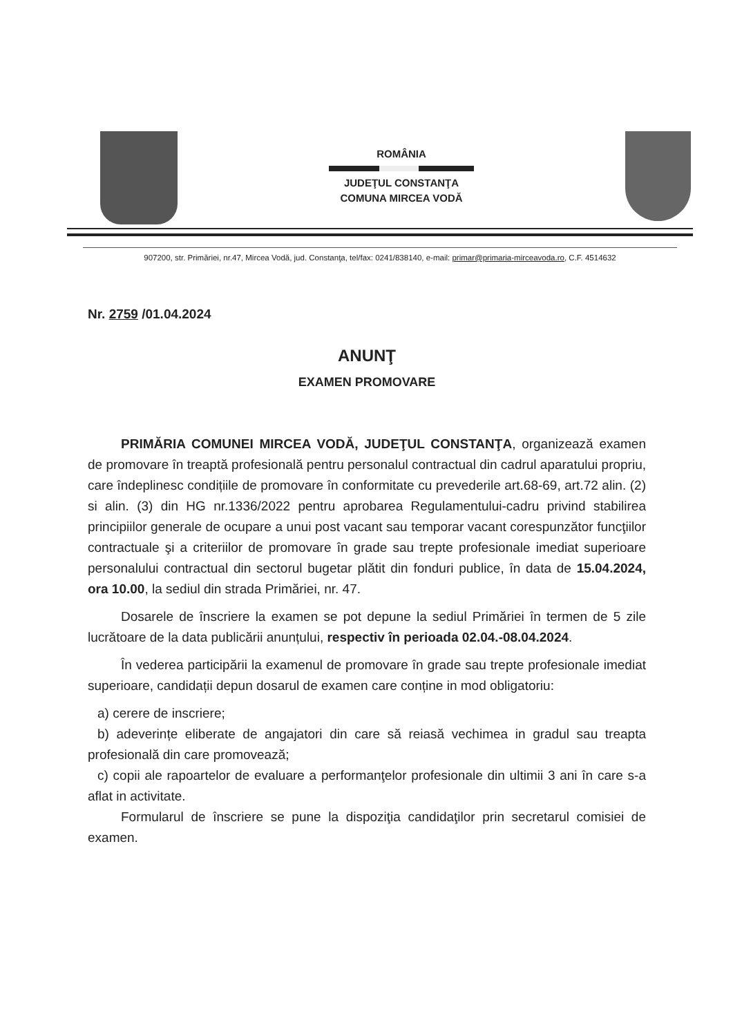ROMÂNIA
JUDEŢUL CONSTANŢA
COMUNA MIRCEA VODĂ
907200, str. Primăriei, nr.47, Mircea Vodă, jud. Constanţa, tel/fax: 0241/838140, e-mail: primar@primaria-mirceavoda.ro, C.F. 4514632
Nr. 2759 /01.04.2024
ANUNŢ
EXAMEN PROMOVARE
PRIMĂRIA COMUNEI MIRCEA VODĂ, JUDEŢUL CONSTANŢA, organizează examen de promovare în treaptă profesională pentru personalul contractual din cadrul aparatului propriu, care îndeplinesc condițiile de promovare în conformitate cu prevederile art.68-69, art.72 alin. (2) si alin. (3) din HG nr.1336/2022 pentru aprobarea Regulamentului-cadru privind stabilirea principiilor generale de ocupare a unui post vacant sau temporar vacant corespunzător funcţiilor contractuale şi a criteriilor de promovare în grade sau trepte profesionale imediat superioare personalului contractual din sectorul bugetar plătit din fonduri publice, în data de 15.04.2024, ora 10.00, la sediul din strada Primăriei, nr. 47.
Dosarele de înscriere la examen se pot depune la sediul Primăriei în termen de 5 zile lucrătoare de la data publicării anunțului, respectiv în perioada 02.04.-08.04.2024.
În vederea participării la examenul de promovare în grade sau trepte profesionale imediat superioare, candidații depun dosarul de examen care conține in mod obligatoriu:
a) cerere de inscriere;
b) adeverințe eliberate de angajatori din care să reiasă vechimea in gradul sau treapta profesională din care promovează;
c) copii ale rapoartelor de evaluare a performanţelor profesionale din ultimii 3 ani în care s-a aflat in activitate.
Formularul de înscriere se pune la dispoziţia candidaţilor prin secretarul comisiei de examen.